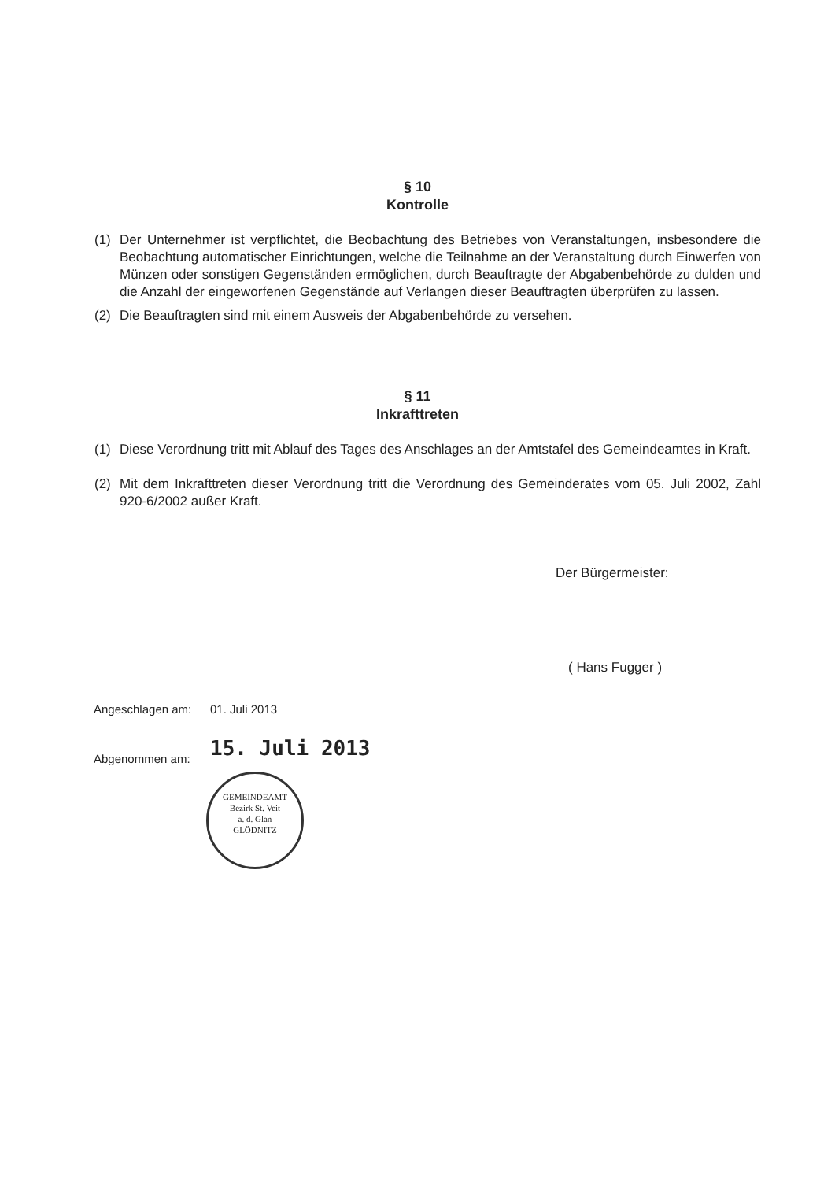§ 10
Kontrolle
(1) Der Unternehmer ist verpflichtet, die Beobachtung des Betriebes von Veranstaltungen, insbesondere die Beobachtung automatischer Einrichtungen, welche die Teilnahme an der Veranstaltung durch Einwerfen von Münzen oder sonstigen Gegenständen ermöglichen, durch Beauftragte der Abgabenbehörde zu dulden und die Anzahl der eingeworfenen Gegenstände auf Verlangen dieser Beauftragten überprüfen zu lassen.
(2) Die Beauftragten sind mit einem Ausweis der Abgabenbehörde zu versehen.
§ 11
Inkrafttreten
(1) Diese Verordnung tritt mit Ablauf des Tages des Anschlages an der Amtstafel des Gemeindeamtes in Kraft.
(2) Mit dem Inkrafttreten dieser Verordnung tritt die Verordnung des Gemeinderates vom 05. Juli 2002, Zahl 920-6/2002 außer Kraft.
Der Bürgermeister:
( Hans Fugger )
Angeschlagen am: 01. Juli 2013
Abgenommen am: 15. Juli 2013
GEMEINDEAMT
Bezirk St. Veit
a. d. Glan
GLÖDNITZ